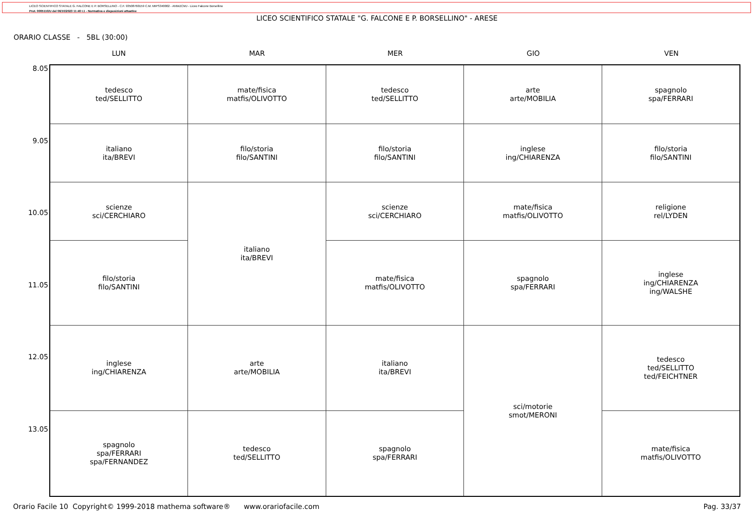LICEO SCIENTIFICO STATALE G. FALCONE E P. BORSELLINO - C.F. 93508760159 C.M. MIPS340002 - ANWZCMJ - Liceo Falcone Borsellino
Prot. 0005110/U del 06/10/2023 11:40 I.1 - Normativa e disposizioni attuative
LICEO SCIENTIFICO STATALE "G. FALCONE E P. BORSELLINO" - ARESE
ORARIO CLASSE - 5BL (30:00)
LUN MAR MER GIO VEN
8.05
9.05
10.05
11.05
12.05
13.05
| tedesco ted/SELLITTO | mate/fisica matfis/OLIVOTTO | tedesco ted/SELLITTO | arte arte/MOBILIA | spagnolo spa/FERRARI |
| italiano ita/BREVI | filo/storia filo/SANTINI | filo/storia filo/SANTINI | inglese ing/CHIARENZA | filo/storia filo/SANTINI |
| scienze sci/CERCHIARO | italiano ita/BREVI | scienze sci/CERCHIARO | mate/fisica matfis/OLIVOTTO | religione rel/LYDEN |
| filo/storia filo/SANTINI | | mate/fisica matfis/OLIVOTTO | spagnolo spa/FERRARI | inglese ing/CHIARENZA ing/WALSHE |
| inglese ing/CHIARENZA | arte arte/MOBILIA | italiano ita/BREVI | sci/motorie smot/MERONI | tedesco ted/SELLITTO ted/FEICHTNER |
| spagnolo spa/FERRARI spa/FERNANDEZ | tedesco ted/SELLITTO | spagnolo spa/FERRARI | | mate/fisica matfis/OLIVOTTO |
Orario Facile 10 Copyright© 1999-2018 mathema software® www.orariofacile.com Pag. 33/37